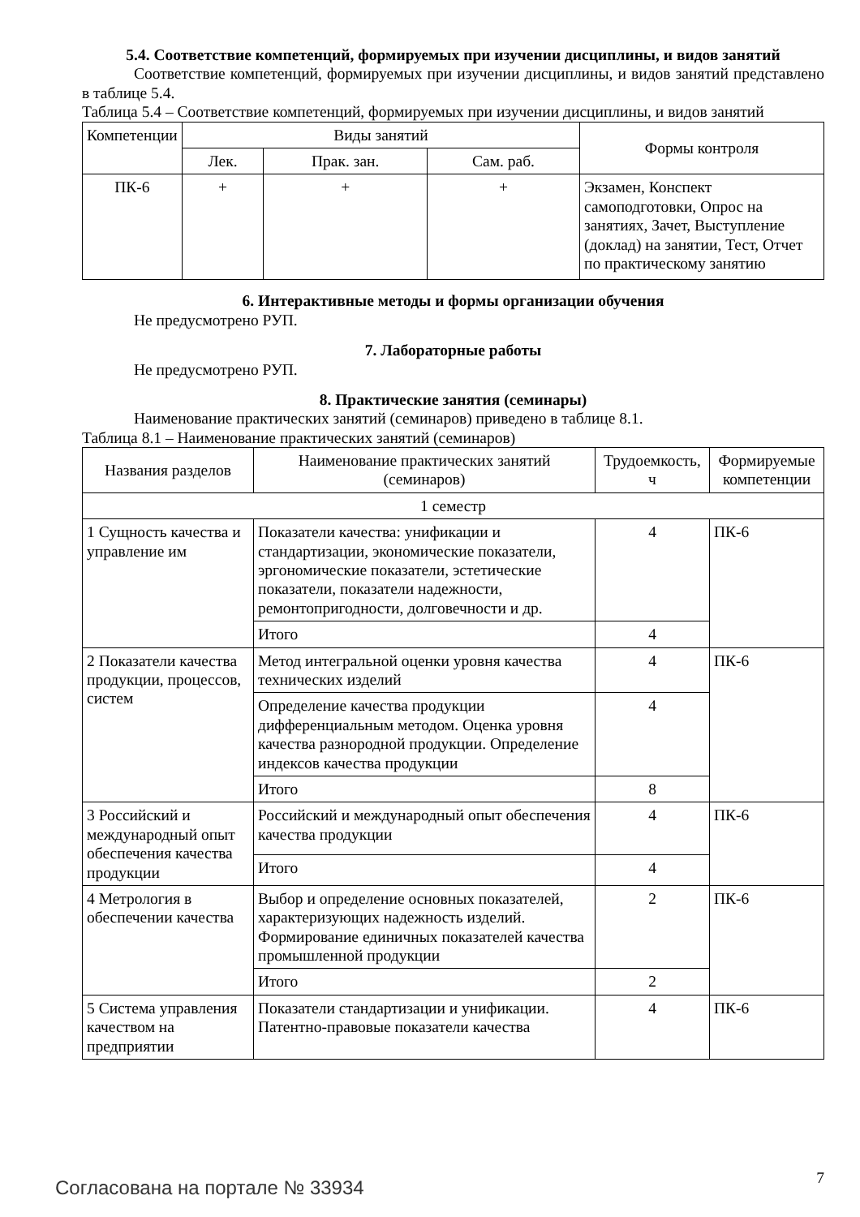5.4. Соответствие компетенций, формируемых при изучении дисциплины, и видов занятий
Соответствие компетенций, формируемых при изучении дисциплины, и видов занятий представлено в таблице 5.4.
Таблица 5.4 – Соответствие компетенций, формируемых при изучении дисциплины, и видов занятий
| Компетенции | Виды занятий | | | Формы контроля |
| --- | --- | --- | --- | --- |
| | Лек. | Прак. зан. | Сам. раб. | |
| ПК-6 | + | + | + | Экзамен, Конспект самоподготовки, Опрос на занятиях, Зачет, Выступление (доклад) на занятии, Тест, Отчет по практическому занятию |
6. Интерактивные методы и формы организации обучения
Не предусмотрено РУП.
7. Лабораторные работы
Не предусмотрено РУП.
8. Практические занятия (семинары)
Наименование практических занятий (семинаров) приведено в таблице 8.1.
Таблица 8.1 – Наименование практических занятий (семинаров)
| Названия разделов | Наименование практических занятий (семинаров) | Трудоемкость, ч | Формируемые компетенции |
| --- | --- | --- | --- |
| 1 семестр | | | |
| 1 Сущность качества и управление им | Показатели качества: унификации и стандартизации, экономические показатели, эргономические показатели, эстетические показатели, показатели надежности, ремонтопригодности, долговечности и др. | 4 | ПК-6 |
| | Итого | 4 | |
| 2 Показатели качества продукции, процессов, систем | Метод интегральной оценки уровня качества технических изделий | 4 | ПК-6 |
| | Определение качества продукции дифференциальным методом. Оценка уровня качества разнородной продукции. Определение индексов качества продукции | 4 | |
| | Итого | 8 | |
| 3 Российский и международный опыт обеспечения качества продукции | Российский и международный опыт обеспечения качества продукции | 4 | ПК-6 |
| | Итого | 4 | |
| 4 Метрология в обеспечении качества | Выбор и определение основных показателей, характеризующих надежность изделий. Формирование единичных показателей качества промышленной продукции | 2 | ПК-6 |
| | Итого | 2 | |
| 5 Система управления качеством на предприятии | Показатели стандартизации и унификации. Патентно-правовые показатели качества | 4 | ПК-6 |
Согласована на портале № 33934 7